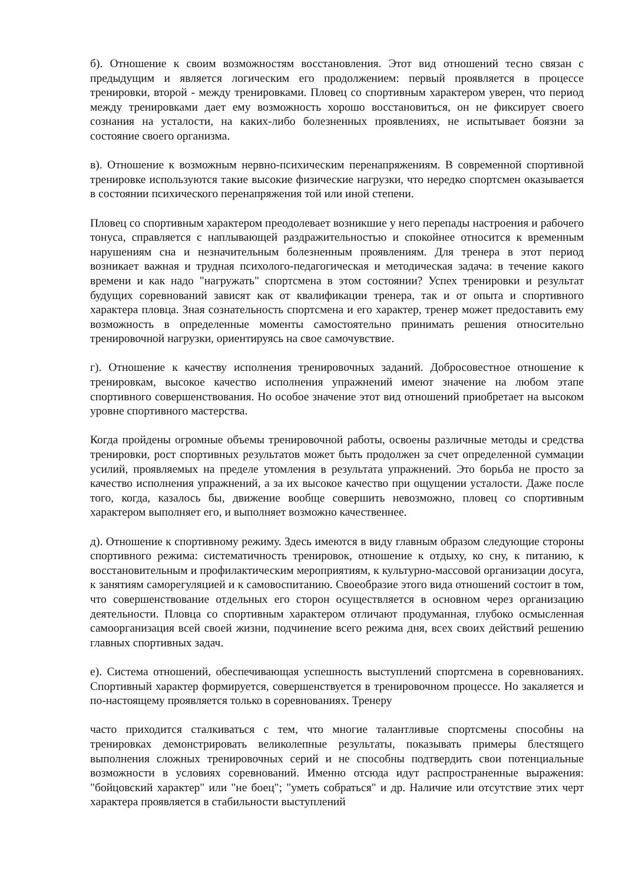б). Отношение к своим возможностям восстановления. Этот вид отношений тесно связан с предыдущим и является логическим его продолжением: первый проявляется в процессе тренировки, второй - между тренировками. Пловец со спортивным характером уверен, что период между тренировками дает ему возможность хорошо восстановиться, он не фиксирует своего сознания на усталости, на каких-либо болезненных проявлениях, не испытывает боязни за состояние своего организма.
в). Отношение к возможным нервно-психическим перенапряжениям. В современной спортивной тренировке используются такие высокие физические нагрузки, что нередко спортсмен оказывается в состоянии психического перенапряжения той или иной степени.
Пловец со спортивным характером преодолевает возникшие у него перепады настроения и рабочего тонуса, справляется с наплывающей раздражительностью и спокойнее относится к временным нарушениям сна и незначительным болезненным проявлениям. Для тренера в этот период возникает важная и трудная психолого-педагогическая и методическая задача: в течение какого времени и как надо "нагружать" спортсмена в этом состоянии? Успех тренировки и результат будущих соревнований зависят как от квалификации тренера, так и от опыта и спортивного характера пловца. Зная сознательность спортсмена и его характер, тренер может предоставить ему возможность в определенные моменты самостоятельно принимать решения относительно тренировочной нагрузки, ориентируясь на свое самочувствие.
г). Отношение к качеству исполнения тренировочных заданий. Добросовестное отношение к тренировкам, высокое качество исполнения упражнений имеют значение на любом этапе спортивного совершенствования. Но особое значение этот вид отношений приобретает на высоком уровне спортивного мастерства.
Когда пройдены огромные объемы тренировочной работы, освоены различные методы и средства тренировки, рост спортивных результатов может быть продолжен за счет определенной суммации усилий, проявляемых на пределе утомления в результата упражнений. Это борьба не просто за качество исполнения упражнений, а за их высокое качество при ощущении усталости. Даже после того, когда, казалось бы, движение вообще совершить невозможно, пловец со спортивным характером выполняет его, и выполняет возможно качественнее.
д). Отношение к спортивному режиму. Здесь имеются в виду главным образом следующие стороны спортивного режима: систематичность тренировок, отношение к отдыху, ко сну, к питанию, к восстановительным и профилактическим мероприятиям, к культурно-массовой организации досуга, к занятиям саморегуляцией и к самовоспитанию. Своеобразие этого вида отношений состоит в том, что совершенствование отдельных его сторон осуществляется в основном через организацию деятельности. Пловца со спортивным характером отличают продуманная, глубоко осмысленная самоорганизация всей своей жизни, подчинение всего режима дня, всех своих действий решению главных спортивных задач.
е). Система отношений, обеспечивающая успешность выступлений спортсмена в соревнованиях. Спортивный характер формируется, совершенствуется в тренировочном процессе. Но закаляется и по-настоящему проявляется только в соревнованиях. Тренеру
часто приходится сталкиваться с тем, что многие талантливые спортсмены способны на тренировках демонстрировать великолепные результаты, показывать примеры блестящего выполнения сложных тренировочных серий и не способны подтвердить свои потенциальные возможности в условиях соревнований. Именно отсюда идут распространенные выражения: "бойцовский характер" или "не боец"; "уметь собраться" и др. Наличие или отсутствие этих черт характера проявляется в стабильности выступлений